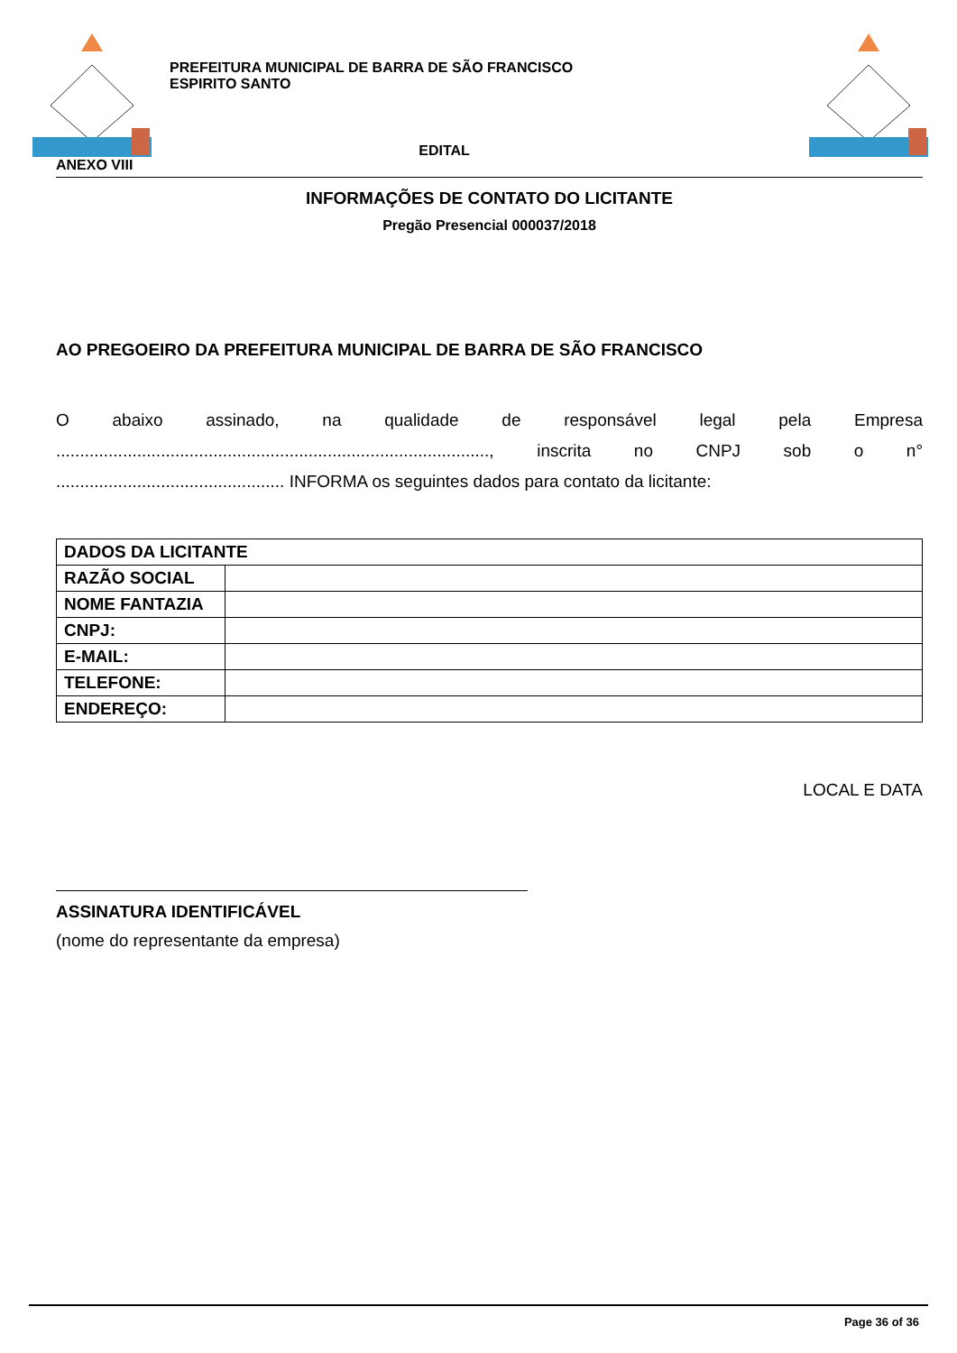PREFEITURA MUNICIPAL DE BARRA DE SÃO FRANCISCO
ESPIRITO SANTO
EDITAL
ANEXO VIII
INFORMAÇÕES DE CONTATO DO LICITANTE
Pregão Presencial 000037/2018
AO PREGOEIRO DA PREFEITURA MUNICIPAL DE BARRA DE SÃO FRANCISCO
O abaixo assinado, na qualidade de responsável legal pela Empresa ..........................................................................................., inscrita no CNPJ sob o n° ................................................ INFORMA os seguintes dados para contato da licitante:
| DADOS DA LICITANTE | |
| --- | --- |
| RAZÃO SOCIAL | |
| NOME FANTAZIA | |
| CNPJ: | |
| E-MAIL: | |
| TELEFONE: | |
| ENDEREÇO: | |
LOCAL E DATA
ASSINATURA IDENTIFICÁVEL
(nome do representante da empresa)
Page 36 of 36